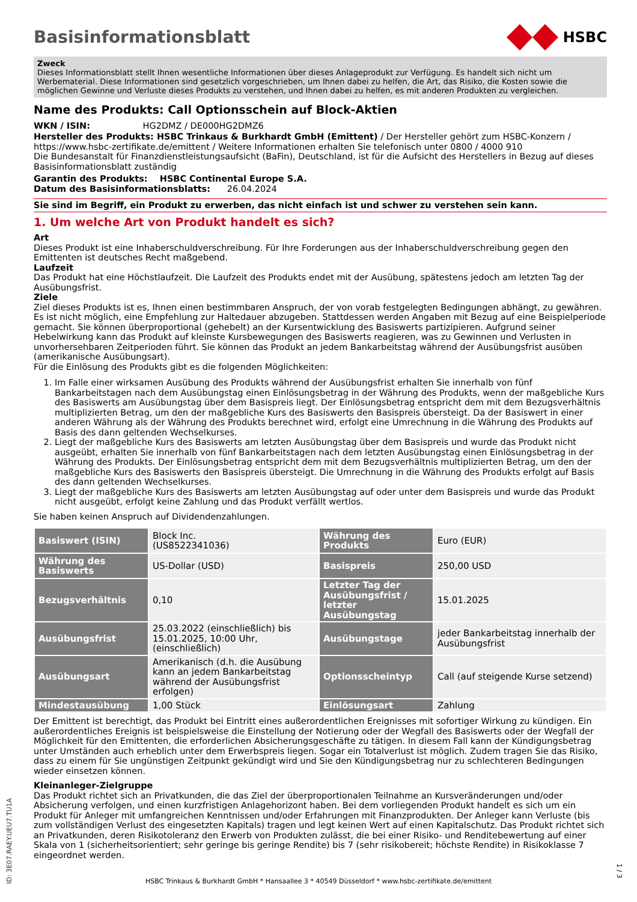Basisinformationsblatt
HSBC
Zweck
Dieses Informationsblatt stellt Ihnen wesentliche Informationen über dieses Anlageprodukt zur Verfügung. Es handelt sich nicht um Werbematerial. Diese Informationen sind gesetzlich vorgeschrieben, um Ihnen dabei zu helfen, die Art, das Risiko, die Kosten sowie die möglichen Gewinne und Verluste dieses Produkts zu verstehen, und Ihnen dabei zu helfen, es mit anderen Produkten zu vergleichen.
Name des Produkts: Call Optionsschein auf Block-Aktien
WKN / ISIN: HG2DMZ / DE000HG2DMZ6
Hersteller des Produkts: HSBC Trinkaus & Burkhardt GmbH (Emittent) / Der Hersteller gehört zum HSBC-Konzern / https://www.hsbc-zertifikate.de/emittent / Weitere Informationen erhalten Sie telefonisch unter 0800 / 4000 910
Die Bundesanstalt für Finanzdienstleistungsaufsicht (BaFin), Deutschland, ist für die Aufsicht des Herstellers in Bezug auf dieses Basisinformationsblatt zuständig
Garantin des Produkts: HSBC Continental Europe S.A.
Datum des Basisinformationsblatts: 26.04.2024
Sie sind im Begriff, ein Produkt zu erwerben, das nicht einfach ist und schwer zu verstehen sein kann.
1. Um welche Art von Produkt handelt es sich?
Art
Dieses Produkt ist eine Inhaberschuldverschreibung. Für Ihre Forderungen aus der Inhaberschuldverschreibung gegen den Emittenten ist deutsches Recht maßgebend.
Laufzeit
Das Produkt hat eine Höchstlaufzeit. Die Laufzeit des Produkts endet mit der Ausübung, spätestens jedoch am letzten Tag der Ausübungsfrist.
Ziele
Ziel dieses Produkts ist es, Ihnen einen bestimmbaren Anspruch, der von vorab festgelegten Bedingungen abhängt, zu gewähren. Es ist nicht möglich, eine Empfehlung zur Haltedauer abzugeben. Stattdessen werden Angaben mit Bezug auf eine Beispielperiode gemacht. Sie können überproportional (gehebelt) an der Kursentwicklung des Basiswerts partizipieren. Aufgrund seiner Hebelwirkung kann das Produkt auf kleinste Kursbewegungen des Basiswerts reagieren, was zu Gewinnen und Verlusten in unvorhersehbaren Zeitperioden führt. Sie können das Produkt an jedem Bankarbeitstag während der Ausübungsfrist ausüben (amerikanische Ausübungsart).
Für die Einlösung des Produkts gibt es die folgenden Möglichkeiten:
1. Im Falle einer wirksamen Ausübung des Produkts während der Ausübungsfrist erhalten Sie innerhalb von fünf Bankarbeitstagen nach dem Ausübungstag einen Einlösungsbetrag in der Währung des Produkts, wenn der maßgebliche Kurs des Basiswerts am Ausübungstag über dem Basispreis liegt. Der Einlösungsbetrag entspricht dem mit dem Bezugsverhältnis multiplizierten Betrag, um den der maßgebliche Kurs des Basiswerts den Basispreis übersteigt. Da der Basiswert in einer anderen Währung als der Währung des Produkts berechnet wird, erfolgt eine Umrechnung in die Währung des Produkts auf Basis des dann geltenden Wechselkurses.
2. Liegt der maßgebliche Kurs des Basiswerts am letzten Ausübungstag über dem Basispreis und wurde das Produkt nicht ausgeübt, erhalten Sie innerhalb von fünf Bankarbeitstagen nach dem letzten Ausübungstag einen Einlösungsbetrag in der Währung des Produkts. Der Einlösungsbetrag entspricht dem mit dem Bezugsverhältnis multiplizierten Betrag, um den der maßgebliche Kurs des Basiswerts den Basispreis übersteigt. Die Umrechnung in die Währung des Produkts erfolgt auf Basis des dann geltenden Wechselkurses.
3. Liegt der maßgebliche Kurs des Basiswerts am letzten Ausübungstag auf oder unter dem Basispreis und wurde das Produkt nicht ausgeübt, erfolgt keine Zahlung und das Produkt verfällt wertlos.
Sie haben keinen Anspruch auf Dividendenzahlungen.
| Basiswert (ISIN) | Block Inc. (US8522341036) | Währung des Produkts | Euro (EUR) |
| Währung des Basiswerts | US-Dollar (USD) | Basispreis | 250,00 USD |
| Bezugsverhältnis | 0,10 | Letzter Tag der Ausübungsfrist / letzter Ausübungstag | 15.01.2025 |
| Ausübungsfrist | 25.03.2022 (einschließlich) bis 15.01.2025, 10:00 Uhr, (einschließlich) | Ausübungstage | jeder Bankarbeitstag innerhalb der Ausübungsfrist |
| Ausübungsart | Amerikanisch (d.h. die Ausübung kann an jedem Bankarbeitstag während der Ausübungsfrist erfolgen) | Optionsscheintyp | Call (auf steigende Kurse setzend) |
| Mindestausübung | 1,00 Stück | Einlösungsart | Zahlung |
Der Emittent ist berechtigt, das Produkt bei Eintritt eines außerordentlichen Ereignisses mit sofortiger Wirkung zu kündigen. Ein außerordentliches Ereignis ist beispielsweise die Einstellung der Notierung oder der Wegfall des Basiswerts oder der Wegfall der Möglichkeit für den Emittenten, die erforderlichen Absicherungsgeschäfte zu tätigen. In diesem Fall kann der Kündigungsbetrag unter Umständen auch erheblich unter dem Erwerbspreis liegen. Sogar ein Totalverlust ist möglich. Zudem tragen Sie das Risiko, dass zu einem für Sie ungünstigen Zeitpunkt gekündigt wird und Sie den Kündigungsbetrag nur zu schlechteren Bedingungen wieder einsetzen können.
Kleinanleger-Zielgruppe
Das Produkt richtet sich an Privatkunden, die das Ziel der überproportionalen Teilnahme an Kursveränderungen und/oder Absicherung verfolgen, und einen kurzfristigen Anlagehorizont haben. Bei dem vorliegenden Produkt handelt es sich um ein Produkt für Anleger mit umfangreichen Kenntnissen und/oder Erfahrungen mit Finanzprodukten. Der Anleger kann Verluste (bis zum vollständigen Verlust des eingesetzten Kapitals) tragen und legt keinen Wert auf einen Kapitalschutz. Das Produkt richtet sich an Privatkunden, deren Risikotoleranz den Erwerb von Produkten zulässt, die bei einer Risiko- und Renditebewertung auf einer Skala von 1 (sicherheitsorientiert; sehr geringe bis geringe Rendite) bis 7 (sehr risikobereit; höchste Rendite) in Risikoklasse 7 eingeordnet werden.
ID: 3E07.RAEY.UEU7.TU1A
HSBC Trinkaus & Burkhardt GmbH * Hansaallee 3 * 40549 Düsseldorf * www.hsbc-zertifikate.de/emittent
1 / 3